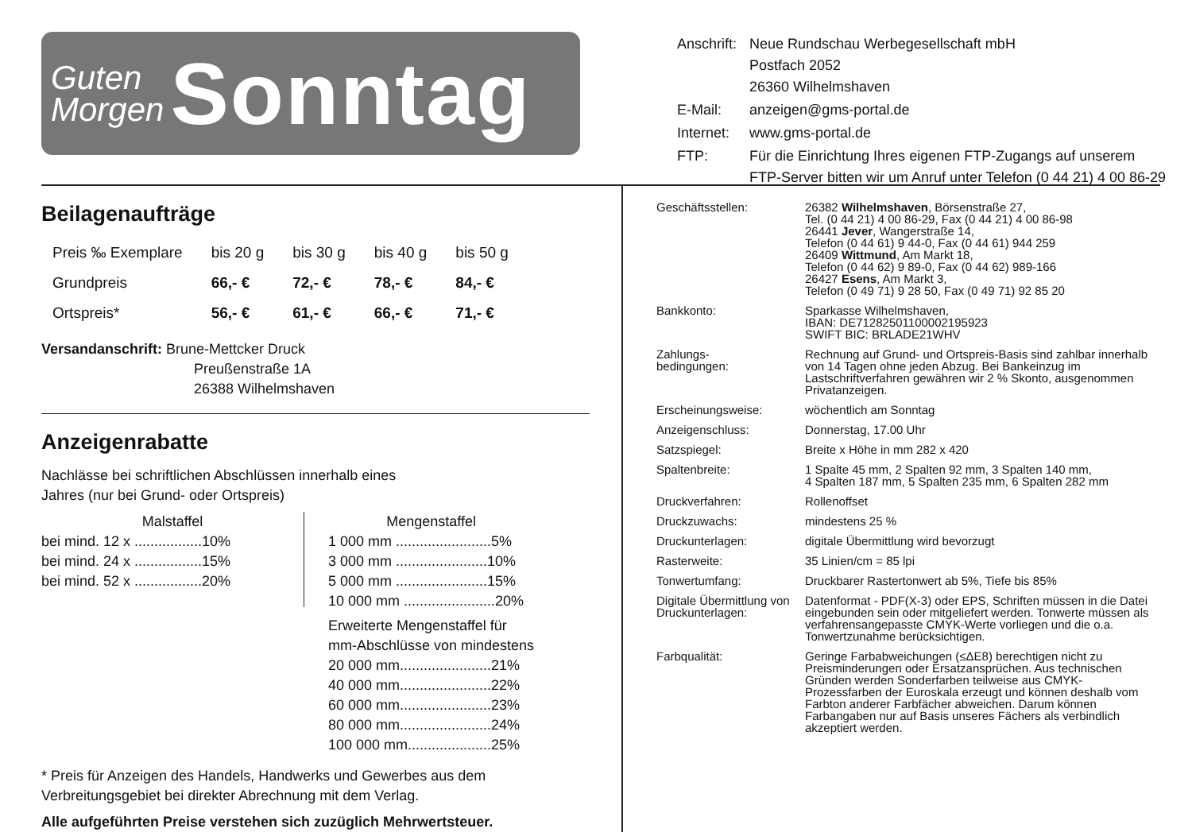Guten
Morgen
Sonntag
| Anschrift: | Neue Rundschau Werbegesellschaft mbH Postfach 2052 26360 Wilhelmshaven |
| E-Mail: | anzeigen@gms-portal.de |
| Internet: | www.gms-portal.de |
| FTP: | Für die Einrichtung Ihres eigenen FTP-Zugangs auf unserem FTP-Server bitten wir um Anruf unter Telefon (0 44 21) 4 00 86-29 |
Beilagenaufträge
| Preis ‰ Exemplare | bis 20 g | bis 30 g | bis 40 g | bis 50 g |
| Grundpreis | 66,- € | 72,- € | 78,- € | 84,- € |
| Ortspreis* | 56,- € | 61,- € | 66,- € | 71,- € |
Versandanschrift: Brune-Mettcker Druck
Preußenstraße 1A
26388 Wilhelmshaven
Anzeigenrabatte
Nachlässe bei schriftlichen Abschlüssen innerhalb eines
Jahres (nur bei Grund- oder Ortspreis)
Malstaffel
bei mind. 12 x .................10%
bei mind. 24 x .................15%
bei mind. 52 x .................20%
Mengenstaffel
1 000 mm ........................5%
3 000 mm .......................10%
5 000 mm .......................15%
10 000 mm .......................20%
Erweiterte Mengenstaffel für
mm-Abschlüsse von mindestens
20 000 mm.......................21%
40 000 mm.......................22%
60 000 mm.......................23%
80 000 mm.......................24%
100 000 mm.....................25%
* Preis für Anzeigen des Handels, Handwerks und Gewerbes aus dem Verbreitungsgebiet bei direkter Abrechnung mit dem Verlag.
Alle aufgeführten Preise verstehen sich zuzüglich Mehrwertsteuer.
| Geschäftsstellen: | 26382 Wilhelmshaven , Börsenstraße 27, Tel. (0 44 21) 4 00 86-29, Fax (0 44 21) 4 00 86-98 26441 Jever , Wangerstraße 14, Telefon (0 44 61) 9 44-0, Fax (0 44 61) 944 259 26409 Wittmund , Am Markt 18, Telefon (0 44 62) 9 89-0, Fax (0 44 62) 989-166 26427 Esens , Am Markt 3, Telefon (0 49 71) 9 28 50, Fax (0 49 71) 92 85 20 |
| Bankkonto: | Sparkasse Wilhelmshaven, IBAN: DE71282501100002195923 SWIFT BIC: BRLADE21WHV |
| Zahlungs- bedingungen: | Rechnung auf Grund- und Ortspreis-Basis sind zahlbar innerhalb von 14 Tagen ohne jeden Abzug. Bei Bankeinzug im Lastschriftverfahren gewähren wir 2 % Skonto, ausgenommen Privatanzeigen. |
| Erscheinungsweise: | wöchentlich am Sonntag |
| Anzeigenschluss: | Donnerstag, 17.00 Uhr |
| Satzspiegel: | Breite x Höhe in mm 282 x 420 |
| Spaltenbreite: | 1 Spalte 45 mm, 2 Spalten 92 mm, 3 Spalten 140 mm, 4 Spalten 187 mm, 5 Spalten 235 mm, 6 Spalten 282 mm |
| Druckverfahren: | Rollenoffset |
| Druckzuwachs: | mindestens 25 % |
| Druckunterlagen: | digitale Übermittlung wird bevorzugt |
| Rasterweite: | 35 Linien/cm = 85 lpi |
| Tonwertumfang: | Druckbarer Rastertonwert ab 5%, Tiefe bis 85% |
| Digitale Übermittlung von Druckunterlagen: | Datenformat - PDF(X-3) oder EPS, Schriften müssen in die Datei eingebunden sein oder mitgeliefert werden. Tonwerte müssen als verfahrensangepasste CMYK-Werte vorliegen und die o.a. Tonwertzunahme berücksichtigen. |
| Farbqualität: | Geringe Farbabweichungen (≤ΔE8) berechtigen nicht zu Preisminderungen oder Ersatzansprüchen. Aus technischen Gründen werden Sonderfarben teilweise aus CMYK-Prozessfarben der Euroskala erzeugt und können deshalb vom Farbton anderer Farbfächer abweichen. Darum können Farbangaben nur auf Basis unseres Fächers als verbindlich akzeptiert werden. |